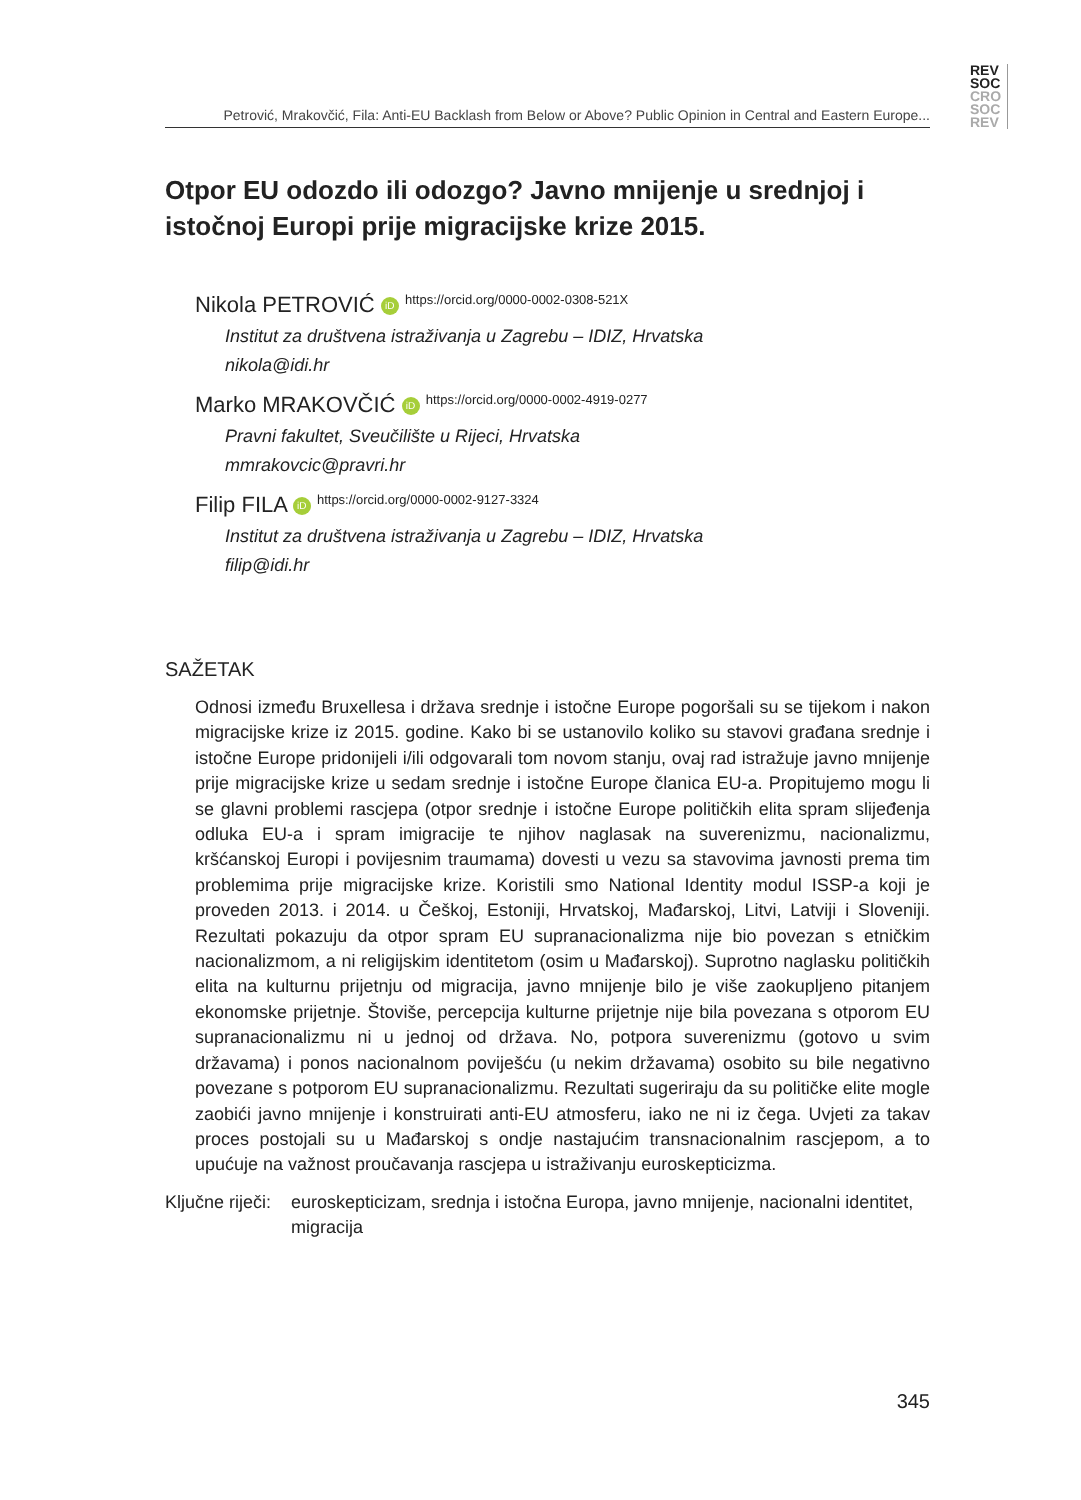REV
SOC
CRO
SOC
REV
Petrović, Mrakovčić, Fila: Anti-EU Backlash from Below or Above? Public Opinion in Central and Eastern Europe...
Otpor EU odozdo ili odozgo? Javno mnijenje u srednjoj i istočnoj Europi prije migracijske krize 2015.
Nikola PETROVIĆ iD https://orcid.org/0000-0002-0308-521X
Institut za društvena istraživanja u Zagrebu – IDIZ, Hrvatska
nikola@idi.hr
Marko MRAKOVČIĆ iD https://orcid.org/0000-0002-4919-0277
Pravni fakultet, Sveučilište u Rijeci, Hrvatska
mmrakovcic@pravri.hr
Filip FILA iD https://orcid.org/0000-0002-9127-3324
Institut za društvena istraživanja u Zagrebu – IDIZ, Hrvatska
filip@idi.hr
SAŽETAK
Odnosi između Bruxellesa i država srednje i istočne Europe pogoršali su se tijekom i nakon migracijske krize iz 2015. godine. Kako bi se ustanovilo koliko su stavovi građana srednje i istočne Europe pridonijeli i/ili odgovarali tom novom stanju, ovaj rad istražuje javno mnijenje prije migracijske krize u sedam srednje i istočne Europe članica EU-a. Propitujemo mogu li se glavni problemi rascjepa (otpor srednje i istočne Europe političkih elita spram slijeđenja odluka EU-a i spram imigracije te njihov naglasak na suverenizmu, nacionalizmu, kršćanskoj Europi i povijesnim traumama) dovesti u vezu sa stavovima javnosti prema tim problemima prije migracijske krize. Koristili smo National Identity modul ISSP-a koji je proveden 2013. i 2014. u Češkoj, Estoniji, Hrvatskoj, Mađarskoj, Litvi, Latviji i Sloveniji. Rezultati pokazuju da otpor spram EU supranacionalizma nije bio povezan s etničkim nacionalizmom, a ni religijskim identitetom (osim u Mađarskoj). Suprotno naglasku političkih elita na kulturnu prijetnju od migracija, javno mnijenje bilo je više zaokupljeno pitanjem ekonomske prijetnje. Štoviše, percepcija kulturne prijetnje nije bila povezana s otporom EU supranacionalizmu ni u jednoj od država. No, potpora suverenizmu (gotovo u svim državama) i ponos nacionalnom poviješću (u nekim državama) osobito su bile negativno povezane s potporom EU supranacionalizmu. Rezultati sugeriraju da su političke elite mogle zaobići javno mnijenje i konstruirati anti-EU atmosferu, iako ne ni iz čega. Uvjeti za takav proces postojali su u Mađarskoj s ondje nastajućim transnacionalnim rascjepom, a to upućuje na važnost proučavanja rascjepa u istraživanju euroskepticizma.
Ključne riječi:
euroskepticizam, srednja i istočna Europa, javno mnijenje, nacionalni identitet, migracija
345